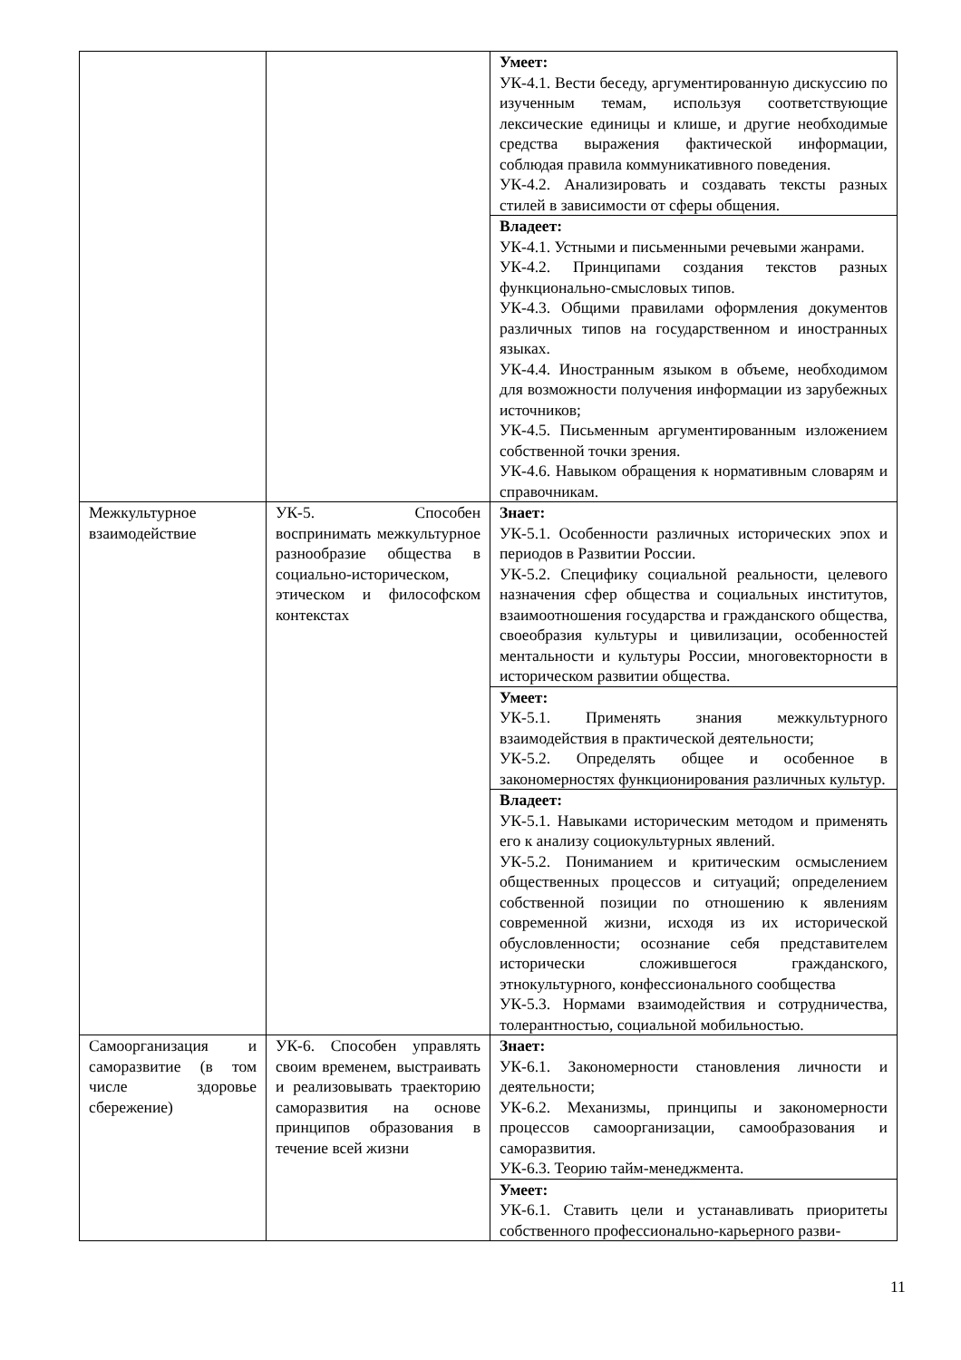| | | Умеет: УК-4.1. Вести беседу, аргументированную дискуссию по изученным темам, используя соответствующие лексические единицы и клише, и другие необходимые средства выражения фактической информации, соблюдая правила коммуникативного поведения. УК-4.2. Анализировать и создавать тексты разных стилей в зависимости от сферы общения. |
| | | Владеет: УК-4.1. Устными и письменными речевыми жанрами. УК-4.2. Принципами создания текстов разных функционально-смысловых типов. УК-4.3. Общими правилами оформления документов различных типов на государственном и иностранных языках. УК-4.4. Иностранным языком в объеме, необходимом для возможности получения информации из зарубежных источников; УК-4.5. Письменным аргументированным изложением собственной точки зрения. УК-4.6. Навыком обращения к нормативным словарям и справочникам. |
| Межкультурное взаимодействие | УК-5. Способен воспринимать межкультурное разнообразие общества в социально-историческом, этическом и философском контекстах | Знает: УК-5.1. Особенности различных исторических эпох и периодов в Развитии России. УК-5.2. Специфику социальной реальности, целевого назначения сфер общества и социальных институтов, взаимоотношения государства и гражданского общества, своеобразия культуры и цивилизации, особенностей ментальности и культуры России, многовекторности в историческом развитии общества. |
| | | Умеет: УК-5.1. Применять знания межкультурного взаимодействия в практической деятельности; УК-5.2. Определять общее и особенное в закономерностях функционирования различных культур. |
| | | Владеет: УК-5.1. Навыками историческим методом и применять его к анализу социокультурных явлений. УК-5.2. Пониманием и критическим осмыслением общественных процессов и ситуаций; определением собственной позиции по отношению к явлениям современной жизни, исходя из их исторической обусловленности; осознание себя представителем исторически сложившегося гражданского, этнокультурного, конфессионального сообщества УК-5.3. Нормами взаимодействия и сотрудничества, толерантностью, социальной мобильностью. |
| Самоорганизация и саморазвитие (в том числе здоровье сбережение) | УК-6. Способен управлять своим временем, выстраивать и реализовывать траекторию саморазвития на основе принципов образования в течение всей жизни | Знает: УК-6.1. Закономерности становления личности и деятельности; УК-6.2. Механизмы, принципы и закономерности процессов самоорганизации, самообразования и саморазвития. УК-6.3. Теорию тайм-менеджмента. |
| | | Умеет: УК-6.1. Ставить цели и устанавливать приоритеты собственного профессионально-карьерного разви- |
11